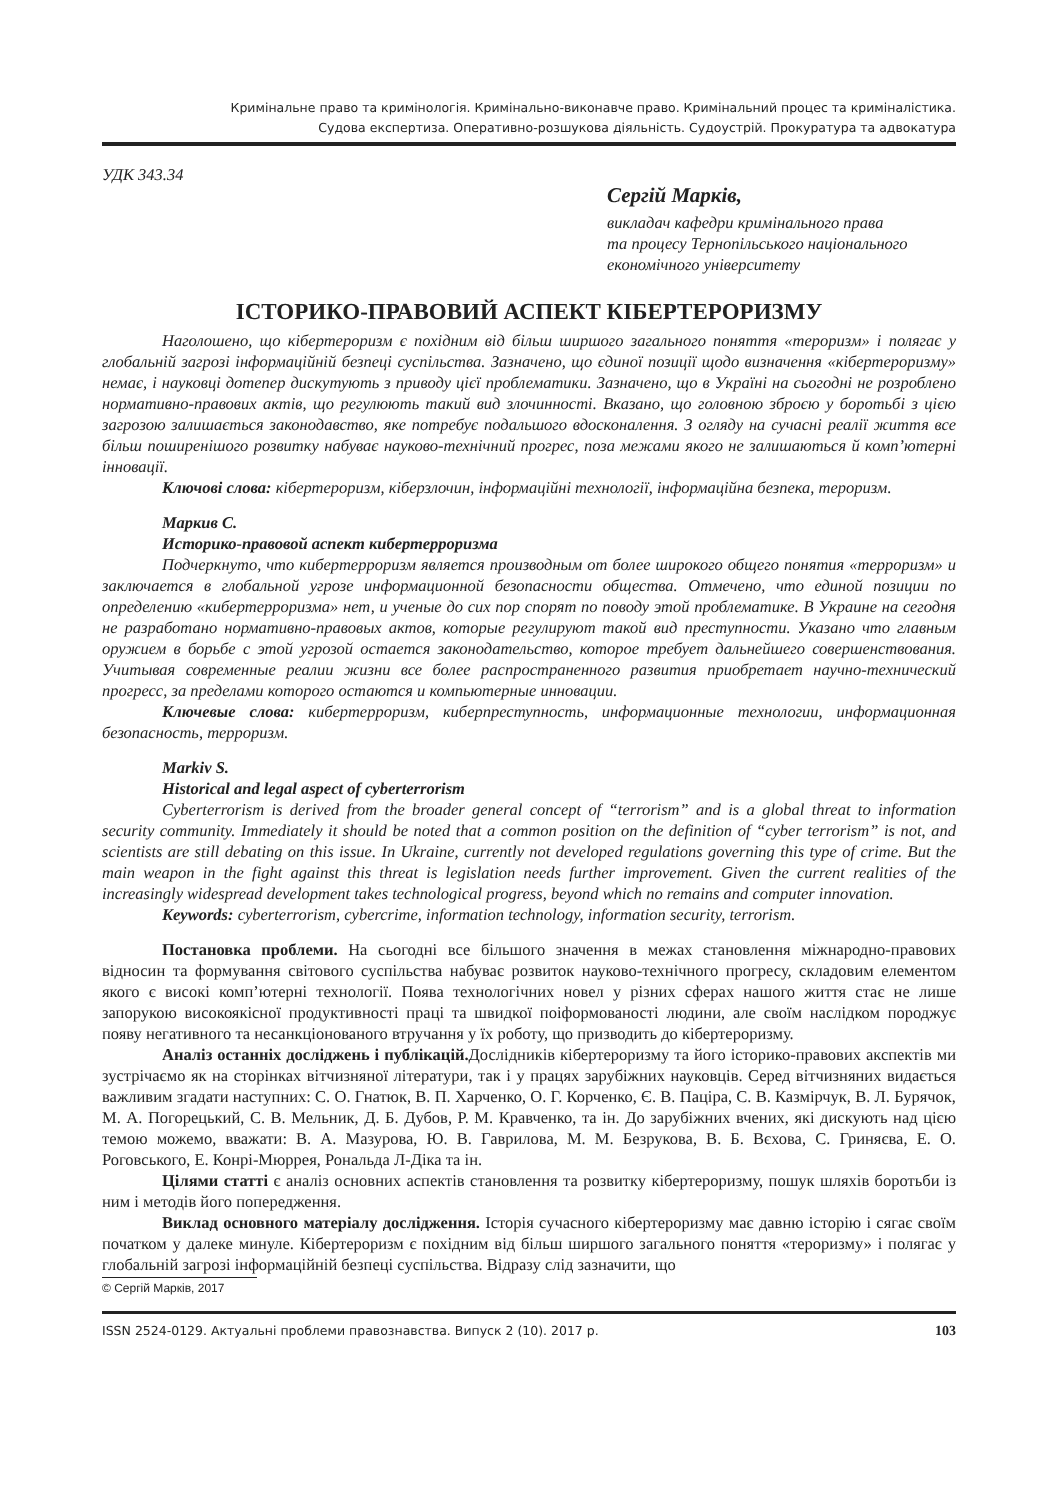Кримінальне право та кримінологія. Кримінально-виконавче право. Кримінальний процес та криміналістика.
Судова експертиза. Оперативно-розшукова діяльність. Судоустрій. Прокуратура та адвокатура
УДК 343.34
Сергій Марків,
викладач кафедри кримінального права
та процесу Тернопільського національного
економічного університету
ІСТОРИКО-ПРАВОВИЙ АСПЕКТ КІБЕРТЕРОРИЗМУ
Наголошено, що кібертероризм є похідним від більш ширшого загального поняття «тероризм» і полягає у глобальній загрозі інформаційній безпеці суспільства. Зазначено, що єдиної позиції щодо визначення «кібертероризму» немає, і науковці дотепер дискутують з приводу цієї проблематики. Зазначено, що в Україні на сьогодні не розроблено нормативно-правових актів, що регулюють такий вид злочинності. Вказано, що головною зброєю у боротьбі з цією загрозою залишається законодавство, яке потребує подальшого вдосконалення. З огляду на сучасні реалії життя все більш поширенішого розвитку набуває науково-технічний прогрес, поза межами якого не залишаються й комп’ютерні інновації.
Ключові слова: кібертероризм, кіберзлочин, інформаційні технології, інформаційна безпека, тероризм.
Маркив С.
Историко-правовой аспект кибертерроризма
Подчеркнуто, что кибертерроризм является производным от более широкого общего понятия «терроризм» и заключается в глобальной угрозе информационной безопасности общества. Отмечено, что единой позиции по определению «кибертерроризма» нет, и ученые до сих пор спорят по поводу этой проблематике. В Украине на сегодня не разработано нормативно-правовых актов, которые регулируют такой вид преступности. Указано что главным оружием в борьбе с этой угрозой остается законодательство, которое требует дальнейшего совершенствования. Учитывая современные реалии жизни все более распространенного развития приобретает научно-технический прогресс, за пределами которого остаются и компьютерные инновации.
Ключевые слова: кибертерроризм, киберпреступность, информационные технологии, информационная безопасность, терроризм.
Markiv S.
Historical and legal aspect of cyberterrorism
Cyberterrorism is derived from the broader general concept of “terrorism” and is a global threat to information security community. Immediately it should be noted that a common position on the definition of “cyber terrorism” is not, and scientists are still debating on this issue. In Ukraine, currently not developed regulations governing this type of crime. But the main weapon in the fight against this threat is legislation needs further improvement. Given the current realities of the increasingly widespread development takes technological progress, beyond which no remains and computer innovation.
Keywords: cyberterrorism, cybercrime, information technology, information security, terrorism.
Постановка проблеми. На сьогодні все більшого значення в межах становлення міжнародно-правових відносин та формування світового суспільства набуває розвиток науково-технічного прогресу, складовим елементом якого є високі комп’ютерні технології. Поява технологічних новел у різних сферах нашого життя стає не лише запорукою високоякісної продуктивності праці та швидкої поіформованості людини, але своїм наслідком породжує появу негативного та несанкціонованого втручання у їх роботу, що призводить до кібертероризму.
Аналіз останніх досліджень і публікацій. Дослідників кібертероризму та його історико-правових акспектів ми зустрічаємо як на сторінках вітчизняної літератури, так і у працях зарубіжних науковців. Серед вітчизняних видається важливим згадати наступних: С. О. Гнатюк, В. П. Харченко, О. Г. Корченко, Є. В. Паціра, С. В. Казмірчук, В. Л. Бурячок, М. А. Погорецький, С. В. Мельник, Д. Б. Дубов, Р. М. Кравченко, та ін. До зарубіжних вчених, які дискують над цією темою можемо, вважати: В. А. Мазурова, Ю. В. Гаврилова, М. М. Безрукова, В. Б. Вєхова, С. Гриняєва, Е. О. Роговського, Е. Конрі-Мюррея, Рональда Л-Діка та ін.
Цілями статті є аналіз основних аспектів становлення та розвитку кібертероризму, пошук шляхів боротьби із ним і методів його попередження.
Виклад основного матеріалу дослідження. Історія сучасного кібертероризму має давню історію і сягає своїм початком у далеке минуле. Кібертероризм є похідним від більш ширшого загального поняття «тероризму» і полягає у глобальній загрозі інформаційній безпеці суспільства. Відразу слід зазначити, що
© Сергій Марків, 2017
ISSN 2524-0129. Актуальні проблеми правознавства. Випуск 2 (10). 2017 р. 103